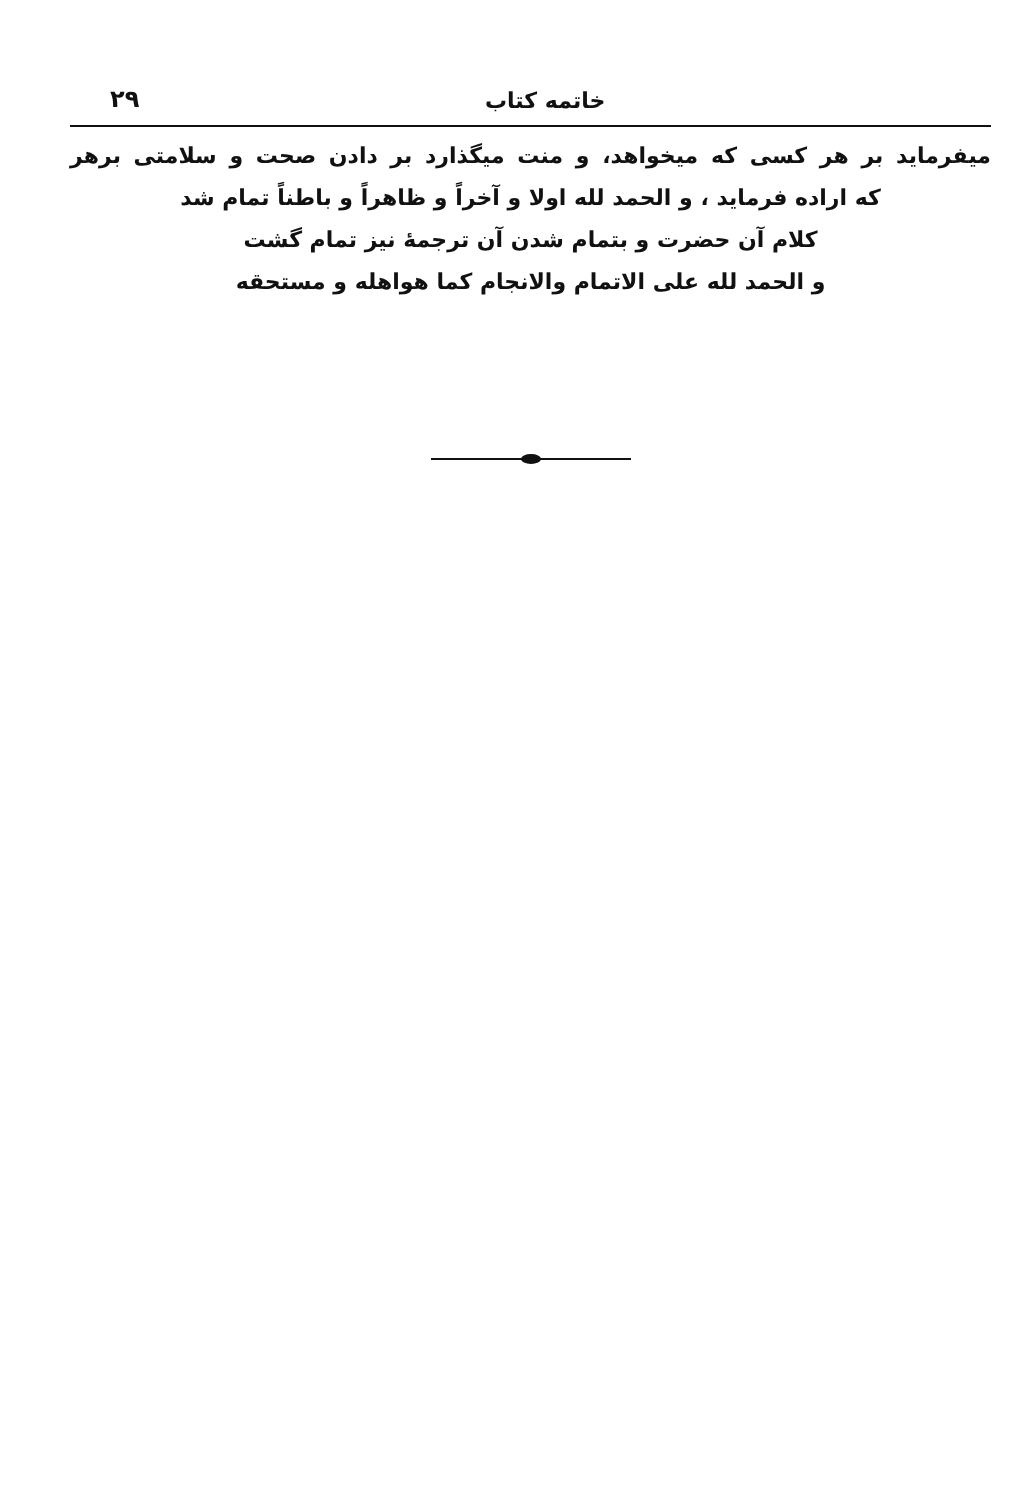خاتمه کتاب ۲۹
میفرماید بر هر کسی که میخواهد، و منت میگذارد بر دادن صحت و سلامتی برهر
که اراده فرماید ، و الحمد لله اولا و آخراً و ظاهراً و باطناً تمام شد
کلام آن حضرت و بتمام شدن آن ترجمهٔ نیز تمام گشت
و الحمد لله علی الاتمام والانجام کما هواهله و مستحقه